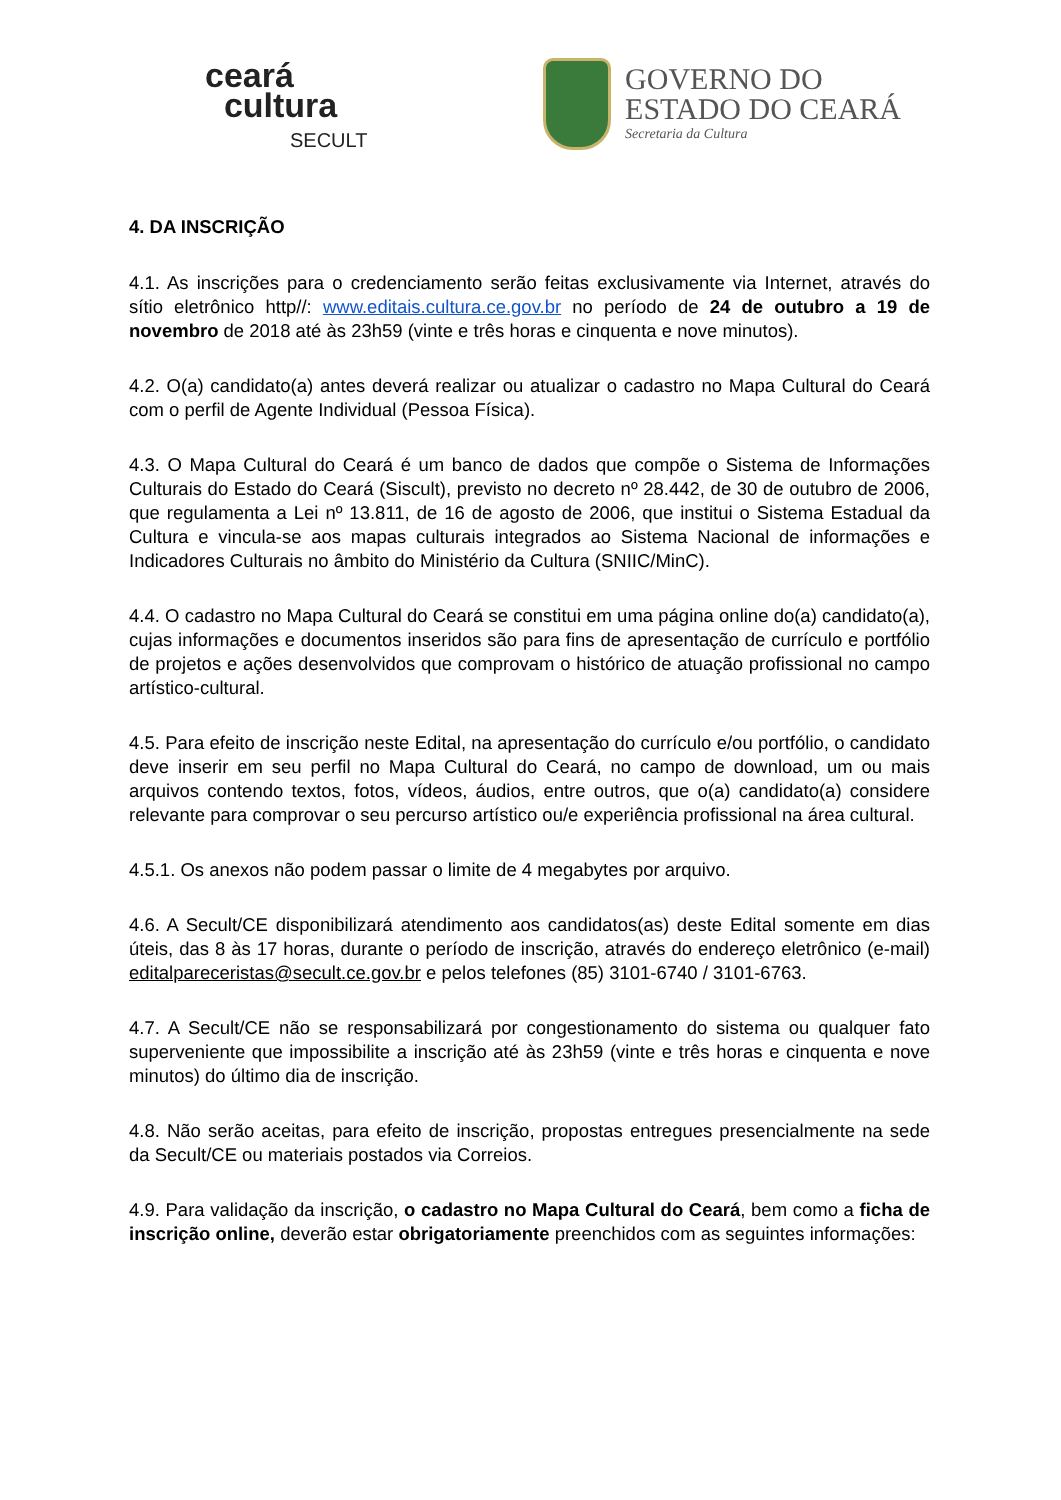ceará
cultura
SECULT
GOVERNO DO
ESTADO DO CEARÁ
Secretaria da Cultura
4. DA INSCRIÇÃO
4.1. As inscrições para o credenciamento serão feitas exclusivamente via Internet, através do sítio eletrônico http//: www.editais.cultura.ce.gov.br no período de 24 de outubro a 19 de novembro de 2018 até às 23h59 (vinte e três horas e cinquenta e nove minutos).
4.2. O(a) candidato(a) antes deverá realizar ou atualizar o cadastro no Mapa Cultural do Ceará com o perfil de Agente Individual (Pessoa Física).
4.3. O Mapa Cultural do Ceará é um banco de dados que compõe o Sistema de Informações Culturais do Estado do Ceará (Siscult), previsto no decreto nº 28.442, de 30 de outubro de 2006, que regulamenta a Lei nº 13.811, de 16 de agosto de 2006, que institui o Sistema Estadual da Cultura e vincula-se aos mapas culturais integrados ao Sistema Nacional de informações e Indicadores Culturais no âmbito do Ministério da Cultura (SNIIC/MinC).
4.4. O cadastro no Mapa Cultural do Ceará se constitui em uma página online do(a) candidato(a), cujas informações e documentos inseridos são para fins de apresentação de currículo e portfólio de projetos e ações desenvolvidos que comprovam o histórico de atuação profissional no campo artístico-cultural.
4.5. Para efeito de inscrição neste Edital, na apresentação do currículo e/ou portfólio, o candidato deve inserir em seu perfil no Mapa Cultural do Ceará, no campo de download, um ou mais arquivos contendo textos, fotos, vídeos, áudios, entre outros, que o(a) candidato(a) considere relevante para comprovar o seu percurso artístico ou/e experiência profissional na área cultural.
4.5.1. Os anexos não podem passar o limite de 4 megabytes por arquivo.
4.6. A Secult/CE disponibilizará atendimento aos candidatos(as) deste Edital somente em dias úteis, das 8 às 17 horas, durante o período de inscrição, através do endereço eletrônico (e-mail) editalpareceristas@secult.ce.gov.br e pelos telefones (85) 3101-6740 / 3101-6763.
4.7. A Secult/CE não se responsabilizará por congestionamento do sistema ou qualquer fato superveniente que impossibilite a inscrição até às 23h59 (vinte e três horas e cinquenta e nove minutos) do último dia de inscrição.
4.8. Não serão aceitas, para efeito de inscrição, propostas entregues presencialmente na sede da Secult/CE ou materiais postados via Correios.
4.9. Para validação da inscrição, o cadastro no Mapa Cultural do Ceará, bem como a ficha de inscrição online, deverão estar obrigatoriamente preenchidos com as seguintes informações: